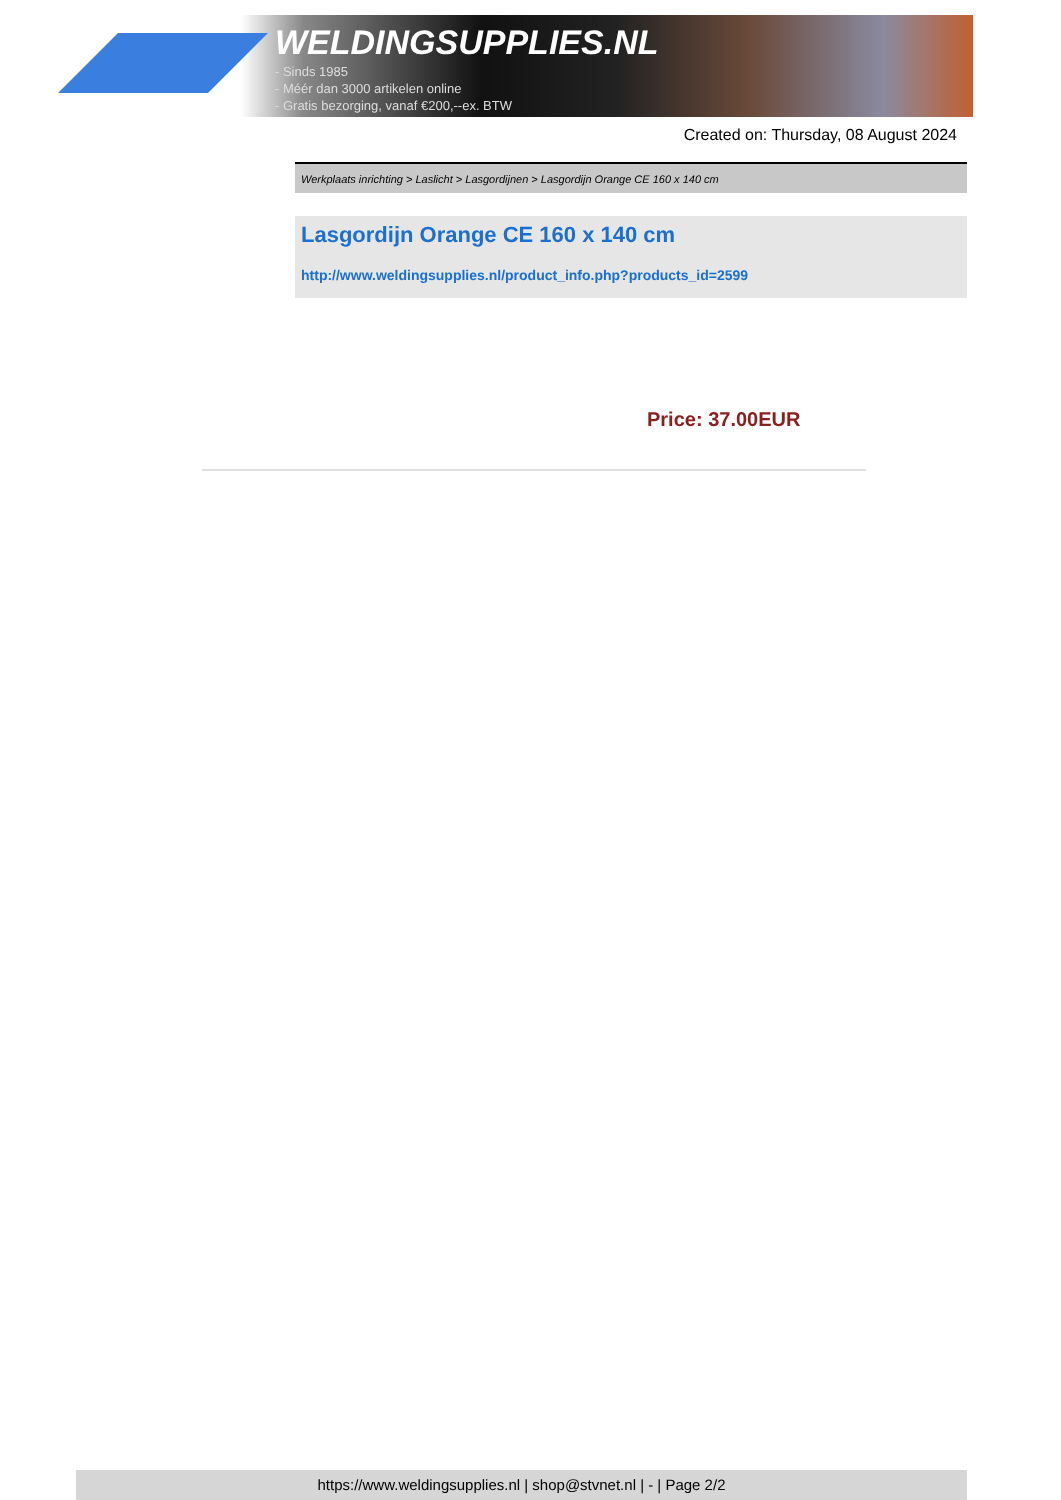WELDINGSUPPLIES.NL
- Sinds 1985
- Méér dan 3000 artikelen online
- Gratis bezorging, vanaf €200,--ex. BTW
Created on: Thursday, 08 August 2024
Werkplaats inrichting > Laslicht > Lasgordijnen > Lasgordijn Orange CE 160 x 140 cm
Lasgordijn Orange CE 160 x 140 cm
http://www.weldingsupplies.nl/product_info.php?products_id=2599
Price: 37.00EUR
https://www.weldingsupplies.nl | shop@stvnet.nl | - | Page 2/2